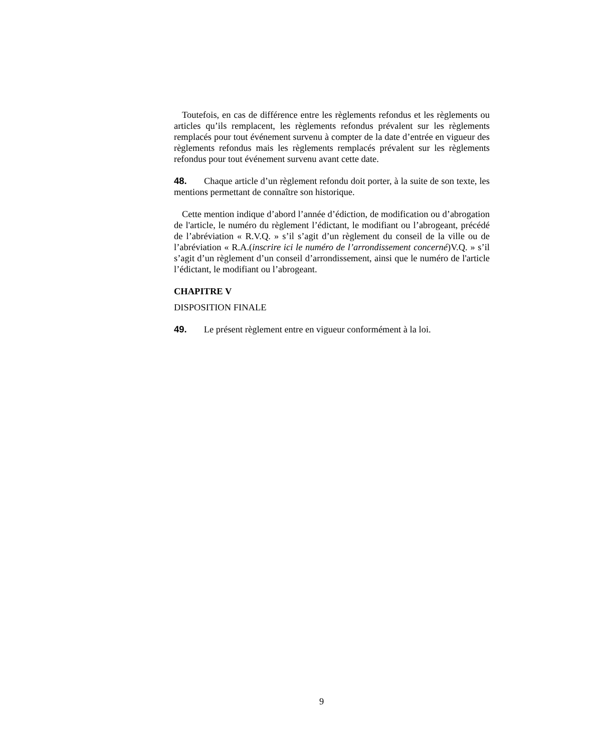Toutefois, en cas de différence entre les règlements refondus et les règlements ou articles qu’ils remplacent, les règlements refondus prévalent sur les règlements remplacés pour tout événement survenu à compter de la date d’entrée en vigueur des règlements refondus mais les règlements remplacés prévalent sur les règlements refondus pour tout événement survenu avant cette date.
48. Chaque article d’un règlement refondu doit porter, à la suite de son texte, les mentions permettant de connaître son historique.
Cette mention indique d’abord l’année d’édiction, de modification ou d’abrogation de l'article, le numéro du règlement l’édictant, le modifiant ou l’abrogeant, précédé de l’abréviation « R.V.Q. » s’il s’agit d’un règlement du conseil de la ville ou de l’abréviation « R.A.(inscrire ici le numéro de l’arrondissement concerné)V.Q. » s’il s’agit d’un règlement d’un conseil d’arrondissement, ainsi que le numéro de l'article l’édictant, le modifiant ou l’abrogeant.
CHAPITRE V
DISPOSITION FINALE
49. Le présent règlement entre en vigueur conformément à la loi.
9